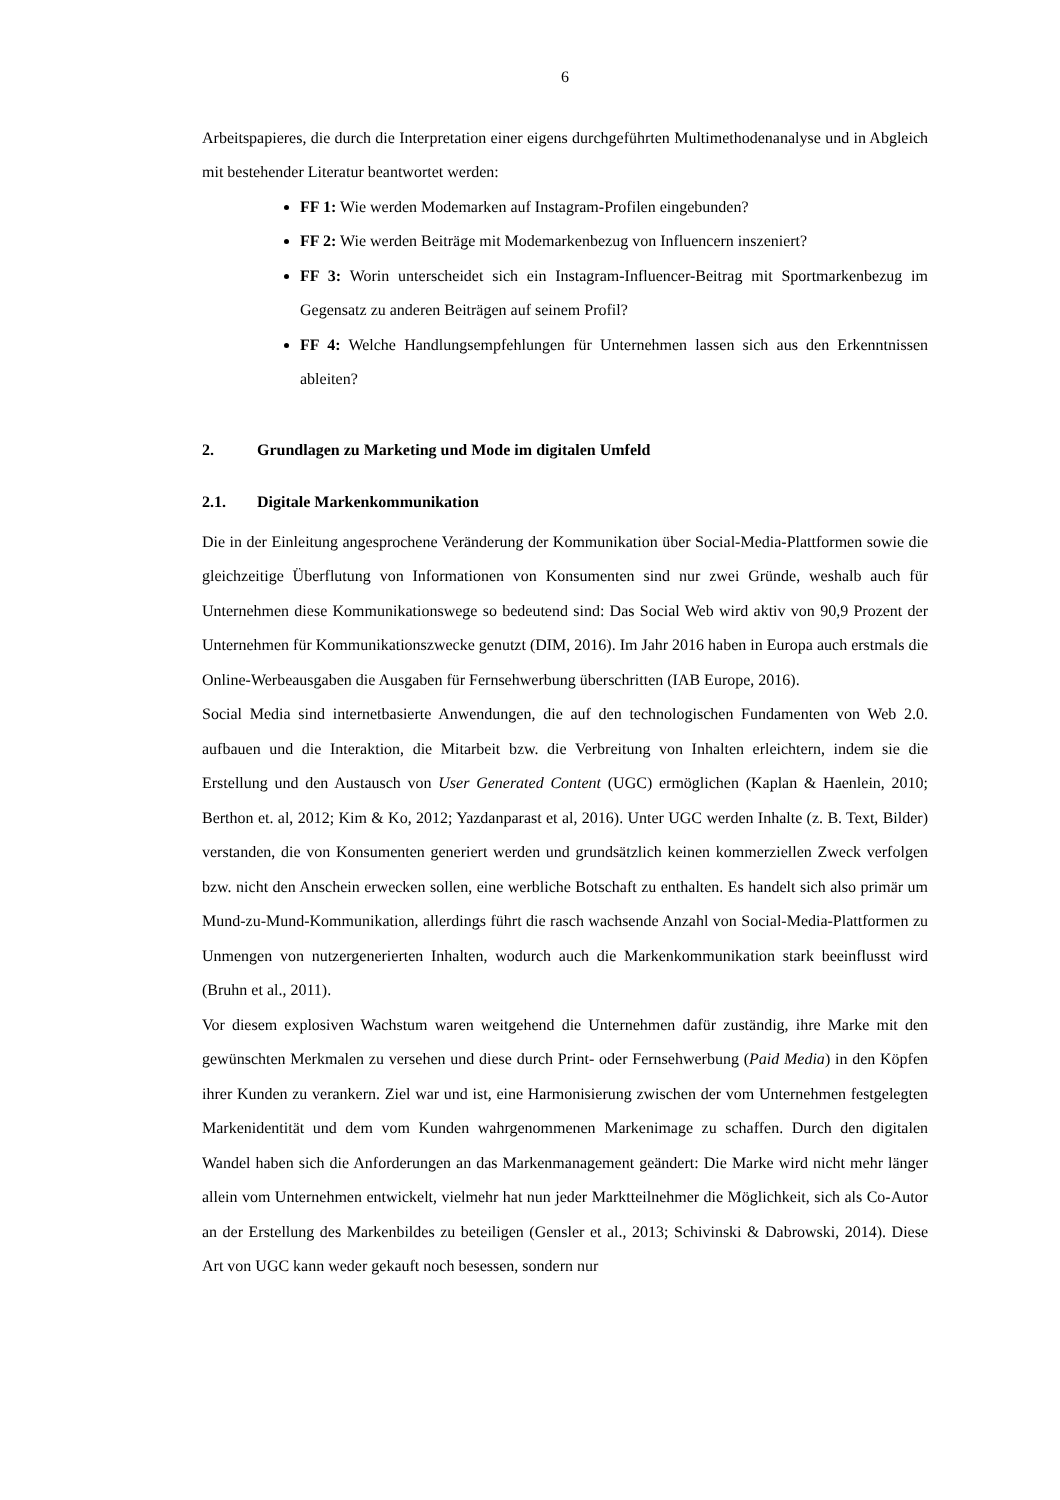6
Arbeitspapieres, die durch die Interpretation einer eigens durchgeführten Multimethodenanalyse und in Abgleich mit bestehender Literatur beantwortet werden:
FF 1: Wie werden Modemarken auf Instagram-Profilen eingebunden?
FF 2: Wie werden Beiträge mit Modemarkenbezug von Influencern inszeniert?
FF 3: Worin unterscheidet sich ein Instagram-Influencer-Beitrag mit Sportmarkenbezug im Gegensatz zu anderen Beiträgen auf seinem Profil?
FF 4: Welche Handlungsempfehlungen für Unternehmen lassen sich aus den Erkenntnissen ableiten?
2. Grundlagen zu Marketing und Mode im digitalen Umfeld
2.1. Digitale Markenkommunikation
Die in der Einleitung angesprochene Veränderung der Kommunikation über Social-Media-Plattformen sowie die gleichzeitige Überflutung von Informationen von Konsumenten sind nur zwei Gründe, weshalb auch für Unternehmen diese Kommunikationswege so bedeutend sind: Das Social Web wird aktiv von 90,9 Prozent der Unternehmen für Kommunikationszwecke genutzt (DIM, 2016). Im Jahr 2016 haben in Europa auch erstmals die Online-Werbeausgaben die Ausgaben für Fernsehwerbung überschritten (IAB Europe, 2016).
Social Media sind internetbasierte Anwendungen, die auf den technologischen Fundamenten von Web 2.0. aufbauen und die Interaktion, die Mitarbeit bzw. die Verbreitung von Inhalten erleichtern, indem sie die Erstellung und den Austausch von User Generated Content (UGC) ermöglichen (Kaplan & Haenlein, 2010; Berthon et. al, 2012; Kim & Ko, 2012; Yazdanparast et al, 2016). Unter UGC werden Inhalte (z. B. Text, Bilder) verstanden, die von Konsumenten generiert werden und grundsätzlich keinen kommerziellen Zweck verfolgen bzw. nicht den Anschein erwecken sollen, eine werbliche Botschaft zu enthalten. Es handelt sich also primär um Mund-zu-Mund-Kommunikation, allerdings führt die rasch wachsende Anzahl von Social-Media-Plattformen zu Unmengen von nutzergenerierten Inhalten, wodurch auch die Markenkommunikation stark beeinflusst wird (Bruhn et al., 2011).
Vor diesem explosiven Wachstum waren weitgehend die Unternehmen dafür zuständig, ihre Marke mit den gewünschten Merkmalen zu versehen und diese durch Print- oder Fernsehwerbung (Paid Media) in den Köpfen ihrer Kunden zu verankern. Ziel war und ist, eine Harmonisierung zwischen der vom Unternehmen festgelegten Markenidentität und dem vom Kunden wahrgenommenen Markenimage zu schaffen. Durch den digitalen Wandel haben sich die Anforderungen an das Markenmanagement geändert: Die Marke wird nicht mehr länger allein vom Unternehmen entwickelt, vielmehr hat nun jeder Marktteilnehmer die Möglichkeit, sich als Co-Autor an der Erstellung des Markenbildes zu beteiligen (Gensler et al., 2013; Schivinski & Dabrowski, 2014). Diese Art von UGC kann weder gekauft noch besessen, sondern nur